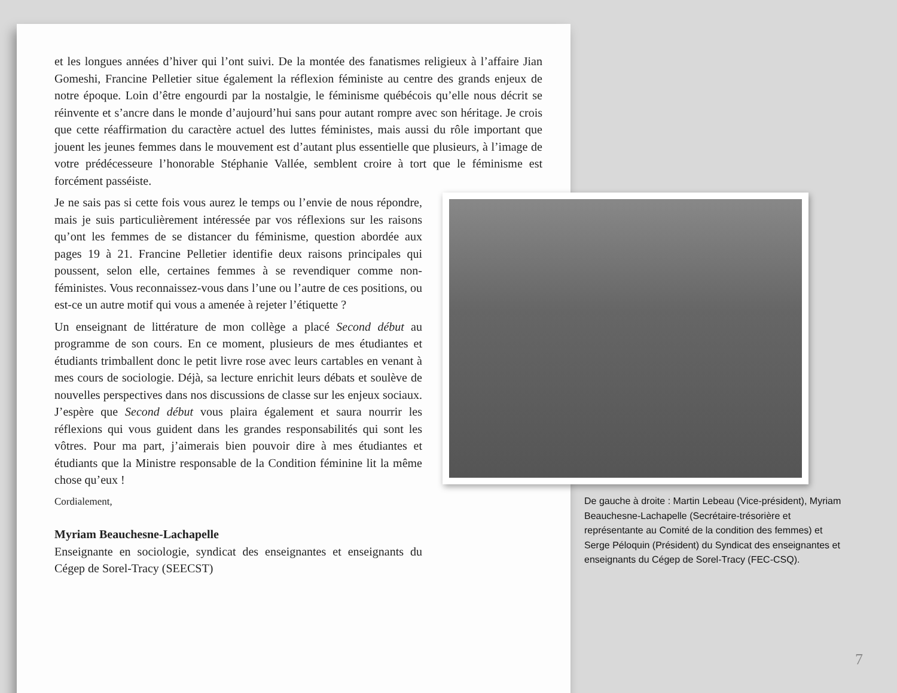et les longues années d’hiver qui l’ont suivi. De la montée des fanatismes religieux à l’affaire Jian Gomeshi, Francine Pelletier situe également la réflexion féministe au centre des grands enjeux de notre époque. Loin d’être engourdi par la nostalgie, le féminisme québécois qu’elle nous décrit se réinvente et s’ancre dans le monde d’aujourd’hui sans pour autant rompre avec son héritage. Je crois que cette réaffirmation du caractère actuel des luttes féministes, mais aussi du rôle important que jouent les jeunes femmes dans le mouvement est d’autant plus essentielle que plusieurs, à l’image de votre prédécesseure l’honorable Stéphanie Vallée, semblent croire à tort que le féminisme est forcément passéiste.
Je ne sais pas si cette fois vous aurez le temps ou l’envie de nous répondre, mais je suis particulièrement intéressée par vos réflexions sur les raisons qu’ont les femmes de se distancer du féminisme, question abordée aux pages 19 à 21. Francine Pelletier identifie deux raisons principales qui poussent, selon elle, certaines femmes à se revendiquer comme non-féministes. Vous reconnaissez-vous dans l’une ou l’autre de ces positions, ou est-ce un autre motif qui vous a amenée à rejeter l’étiquette ?
Un enseignant de littérature de mon collège a placé Second début au programme de son cours. En ce moment, plusieurs de mes étudiantes et étudiants trimballent donc le petit livre rose avec leurs cartables en venant à mes cours de sociologie. Déjà, sa lecture enrichit leurs débats et soulève de nouvelles perspectives dans nos discussions de classe sur les enjeux sociaux. J’espère que Second début vous plaira également et saura nourrir les réflexions qui vous guident dans les grandes responsabilités qui sont les vôtres. Pour ma part, j’aimerais bien pouvoir dire à mes étudiantes et étudiants que la Ministre responsable de la Condition féminine lit la même chose qu’eux !
Cordialement,
Myriam Beauchesne-Lachapelle
Enseignante en sociologie, syndicat des enseignantes et enseignants du Cégep de Sorel-Tracy (SEECST)
De gauche à droite : Martin Lebeau (Vice-président), Myriam Beauchesne-Lachapelle (Secrétaire-trésorière et représentante au Comité de la condition des femmes) et Serge Péloquin (Président) du Syndicat des enseignantes et enseignants du Cégep de Sorel-Tracy (FEC-CSQ).
7